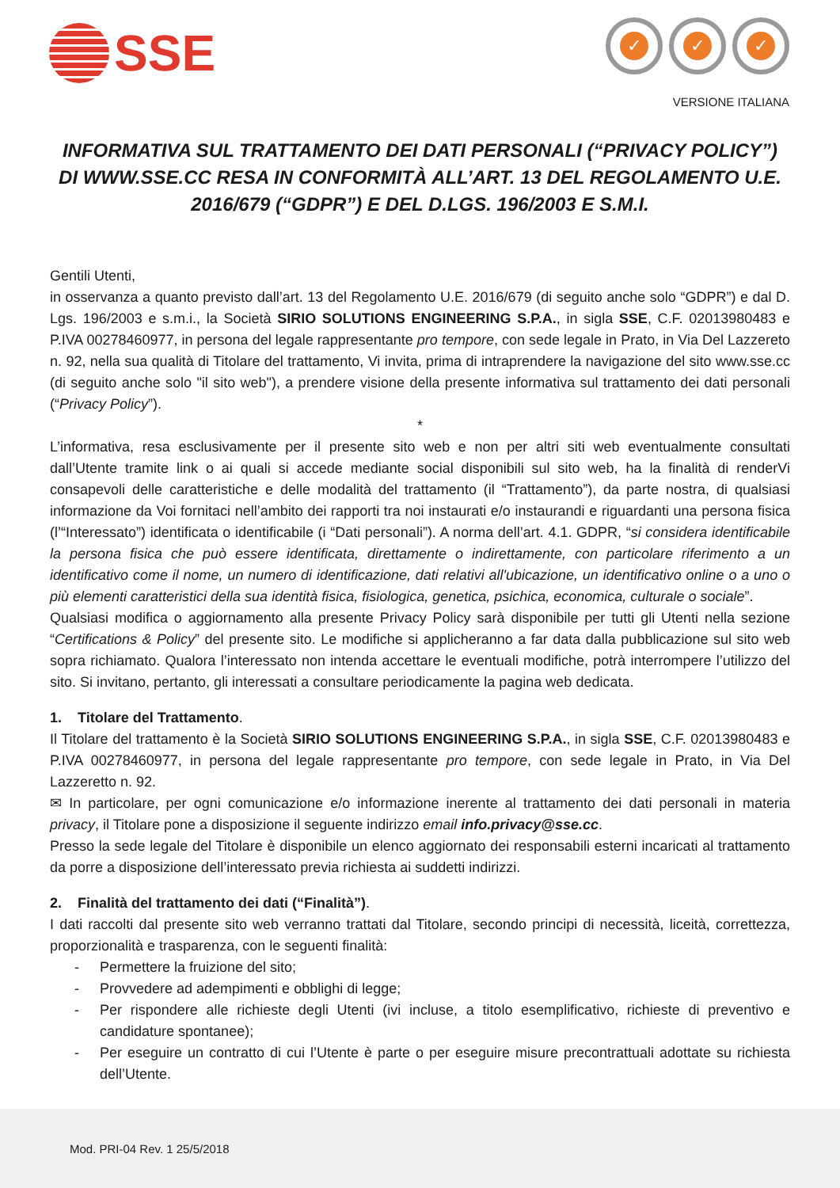SSE
✓ ✓ ✓
VERSIONE ITALIANA
INFORMATIVA SUL TRATTAMENTO DEI DATI PERSONALI (“PRIVACY POLICY”) DI WWW.SSE.CC RESA IN CONFORMITÀ ALL’ART. 13 DEL REGOLAMENTO U.E. 2016/679 (“GDPR”) E DEL D.LGS. 196/2003 E S.M.I.
Gentili Utenti,
in osservanza a quanto previsto dall’art. 13 del Regolamento U.E. 2016/679 (di seguito anche solo “GDPR”) e dal D. Lgs. 196/2003 e s.m.i., la Società SIRIO SOLUTIONS ENGINEERING S.P.A., in sigla SSE, C.F. 02013980483 e P.IVA 00278460977, in persona del legale rappresentante pro tempore, con sede legale in Prato, in Via Del Lazzereto n. 92, nella sua qualità di Titolare del trattamento, Vi invita, prima di intraprendere la navigazione del sito www.sse.cc (di seguito anche solo "il sito web"), a prendere visione della presente informativa sul trattamento dei dati personali (“Privacy Policy”).
*
L’informativa, resa esclusivamente per il presente sito web e non per altri siti web eventualmente consultati dall’Utente tramite link o ai quali si accede mediante social disponibili sul sito web, ha la finalità di renderVi consapevoli delle caratteristiche e delle modalità del trattamento (il “Trattamento”), da parte nostra, di qualsiasi informazione da Voi fornitaci nell’ambito dei rapporti tra noi instaurati e/o instaurandi e riguardanti una persona fisica (l’“Interessato”) identificata o identificabile (i “Dati personali”). A norma dell’art. 4.1. GDPR, “si considera identificabile la persona fisica che può essere identificata, direttamente o indirettamente, con particolare riferimento a un identificativo come il nome, un numero di identificazione, dati relativi all'ubicazione, un identificativo online o a uno o più elementi caratteristici della sua identità fisica, fisiologica, genetica, psichica, economica, culturale o sociale”.
Qualsiasi modifica o aggiornamento alla presente Privacy Policy sarà disponibile per tutti gli Utenti nella sezione “Certifications & Policy” del presente sito. Le modifiche si applicheranno a far data dalla pubblicazione sul sito web sopra richiamato. Qualora l’interessato non intenda accettare le eventuali modifiche, potrà interrompere l’utilizzo del sito. Si invitano, pertanto, gli interessati a consultare periodicamente la pagina web dedicata.
1. Titolare del Trattamento.
Il Titolare del trattamento è la Società SIRIO SOLUTIONS ENGINEERING S.P.A., in sigla SSE, C.F. 02013980483 e P.IVA 00278460977, in persona del legale rappresentante pro tempore, con sede legale in Prato, in Via Del Lazzeretto n. 92.
✉ In particolare, per ogni comunicazione e/o informazione inerente al trattamento dei dati personali in materia privacy, il Titolare pone a disposizione il seguente indirizzo email info.privacy@sse.cc.
Presso la sede legale del Titolare è disponibile un elenco aggiornato dei responsabili esterni incaricati al trattamento da porre a disposizione dell’interessato previa richiesta ai suddetti indirizzi.
2. Finalità del trattamento dei dati (“Finalità”).
I dati raccolti dal presente sito web verranno trattati dal Titolare, secondo principi di necessità, liceità, correttezza, proporzionalità e trasparenza, con le seguenti finalità:
Permettere la fruizione del sito;
Provvedere ad adempimenti e obblighi di legge;
Per rispondere alle richieste degli Utenti (ivi incluse, a titolo esemplificativo, richieste di preventivo e candidature spontanee);
Per eseguire un contratto di cui l’Utente è parte o per eseguire misure precontrattuali adottate su richiesta dell’Utente.
Mod. PRI-04 Rev. 1 25/5/2018